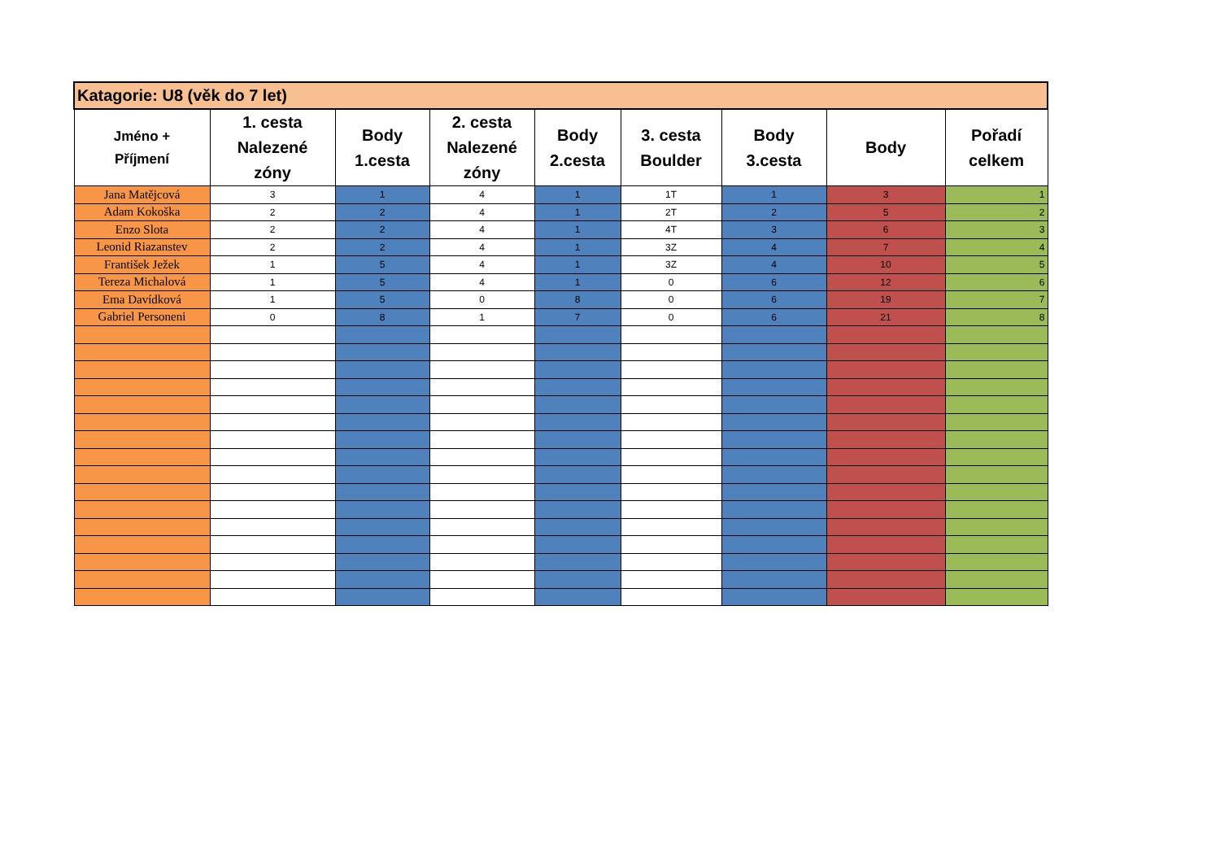| Katagorie: U8 (věk do 7 let) | | | | | | | | |
| --- | --- | --- | --- | --- | --- | --- | --- | --- |
| Jméno + Příjmení | 1. cesta Nalezené zóny | Body 1.cesta | 2. cesta Nalezené zóny | Body 2.cesta | 3. cesta Boulder | Body 3.cesta | Body | Pořadí celkem |
| Jana Matějcová | 3 | 1 | 4 | 1 | 1T | 1 | 3 | 1 |
| Adam Kokoška | 2 | 2 | 4 | 1 | 2T | 2 | 5 | 2 |
| Enzo Slota | 2 | 2 | 4 | 1 | 4T | 3 | 6 | 3 |
| Leonid Riazanstev | 2 | 2 | 4 | 1 | 3Z | 4 | 7 | 4 |
| František Ježek | 1 | 5 | 4 | 1 | 3Z | 4 | 10 | 5 |
| Tereza Michalová | 1 | 5 | 4 | 1 | 0 | 6 | 12 | 6 |
| Ema Davídková | 1 | 5 | 0 | 8 | 0 | 6 | 19 | 7 |
| Gabriel Personeni | 0 | 8 | 1 | 7 | 0 | 6 | 21 | 8 |